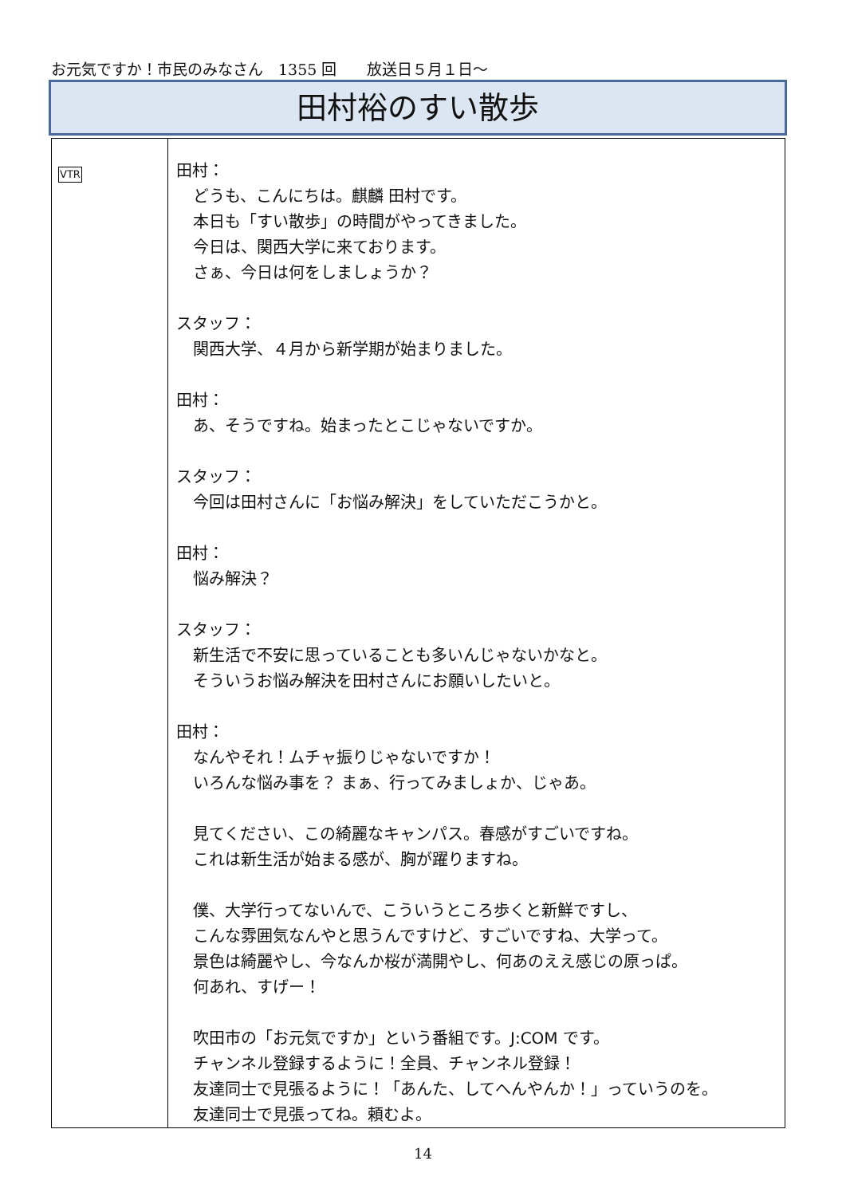お元気ですか！市民のみなさん　1355 回　　放送日５月１日～
田村裕のすい散歩
| VTR | 田村： どうも、こんにちは。麒麟 田村です。 本日も「すい散歩」の時間がやってきました。 今日は、関西大学に来ております。 さぁ、今日は何をしましょうか？ スタッフ： 関西大学、４月から新学期が始まりました。 田村： あ、そうですね。始まったとこじゃないですか。 スタッフ： 今回は田村さんに「お悩み解決」をしていただこうかと。 田村： 悩み解決？ スタッフ： 新生活で不安に思っていることも多いんじゃないかなと。 そういうお悩み解決を田村さんにお願いしたいと。 田村： なんやそれ！ムチャ振りじゃないですか！ いろんな悩み事を？ まぁ、行ってみましょか、じゃあ。 見てください、この綺麗なキャンパス。春感がすごいですね。 これは新生活が始まる感が、胸が躍りますね。 僕、大学行ってないんで、こういうところ歩くと新鮮ですし、 こんな雰囲気なんやと思うんですけど、すごいですね、大学って。 景色は綺麗やし、今なんか桜が満開やし、何あのええ感じの原っぱ。 何あれ、すげー！ 吹田市の「お元気ですか」という番組です。J:COM です。 チャンネル登録するように！全員、チャンネル登録！ 友達同士で見張るように！「あんた、してへんやんか！」っていうのを。 友達同士で見張ってね。頼むよ。 |
14